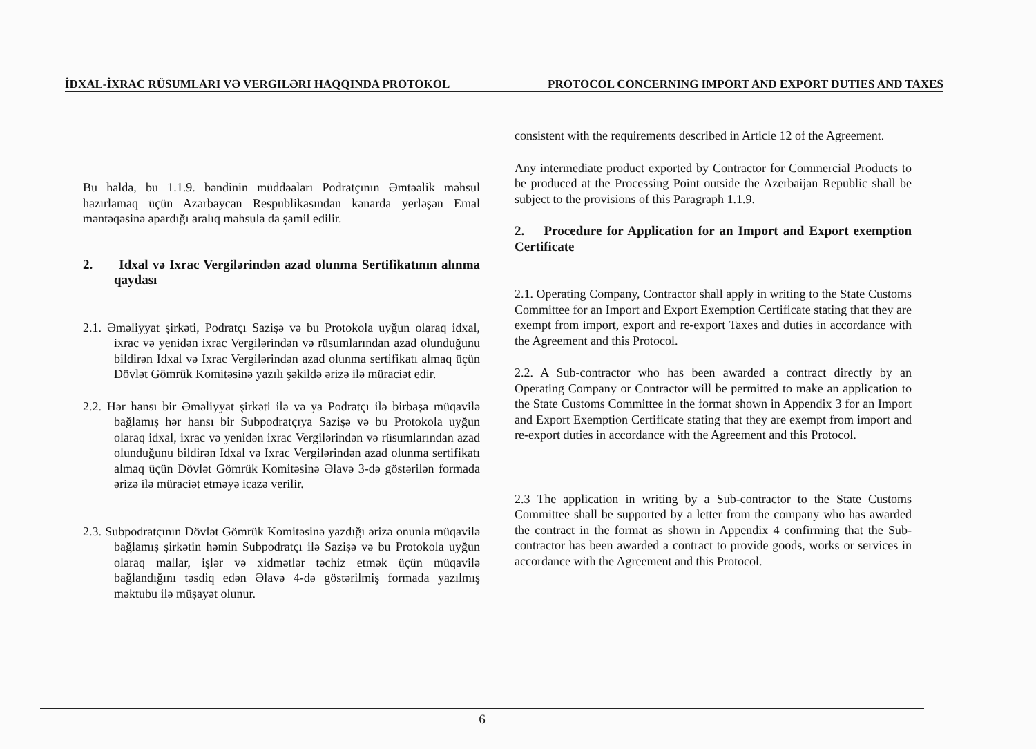İDXAL-İXRAC RÜSUMLARI VƏ VERGILƏRI HAQQINDA PROTOKOL PROTOCOL CONCERNING IMPORT AND EXPORT DUTIES AND TAXES
Bu halda, bu 1.1.9. bəndinin müddəaları Podratçının Əmtəəlik məhsul hazırlamaq üçün Azərbaycan Respublikasından kənarda yerləşən Emal məntəqəsinə apardığı aralıq məhsula da şamil edilir.
2. Idxal və Ixrac Vergilərindən azad olunma Sertifikatının alınma qaydası
2.1. Əməliyyat şirkəti, Podratçı Sazişə və bu Protokola uyğun olaraq idxal, ixrac və yenidən ixrac Vergilərindən və rüsumlarından azad olunduğunu bildirən Idxal və Ixrac Vergilərindən azad olunma sertifikatı almaq üçün Dövlət Gömrük Komitəsinə yazılı şəkildə ərizə ilə müraciət edir.
2.2. Hər hansı bir Əməliyyat şirkəti ilə və ya Podratçı ilə birbaşa müqavilə bağlamış hər hansı bir Subpodratçıya Sazişə və bu Protokola uyğun olaraq idxal, ixrac və yenidən ixrac Vergilərindən və rüsumlarından azad olunduğunu bildirən Idxal və Ixrac Vergilərindən azad olunma sertifikatı almaq üçün Dövlət Gömrük Komitəsinə Əlavə 3-də göstərilən formada ərizə ilə müraciət etməyə icazə verilir.
2.3. Subpodratçının Dövlət Gömrük Komitəsinə yazdığı ərizə onunla müqavilə bağlamış şirkətin həmin Subpodratçı ilə Sazişə və bu Protokola uyğun olaraq mallar, işlər və xidmətlər təchiz etmək üçün müqavilə bağlandığını təsdiq edən Əlavə 4-də göstərilmiş formada yazılmış məktubu ilə müşayət olunur.
consistent with the requirements described in Article 12 of the Agreement.
Any intermediate product exported by Contractor for Commercial Products to be produced at the Processing Point outside the Azerbaijan Republic shall be subject to the provisions of this Paragraph 1.1.9.
2. Procedure for Application for an Import and Export exemption Certificate
2.1. Operating Company, Contractor shall apply in writing to the State Customs Committee for an Import and Export Exemption Certificate stating that they are exempt from import, export and re-export Taxes and duties in accordance with the Agreement and this Protocol.
2.2. A Sub-contractor who has been awarded a contract directly by an Operating Company or Contractor will be permitted to make an application to the State Customs Committee in the format shown in Appendix 3 for an Import and Export Exemption Certificate stating that they are exempt from import and re-export duties in accordance with the Agreement and this Protocol.
2.3 The application in writing by a Sub-contractor to the State Customs Committee shall be supported by a letter from the company who has awarded the contract in the format as shown in Appendix 4 confirming that the Sub-contractor has been awarded a contract to provide goods, works or services in accordance with the Agreement and this Protocol.
6